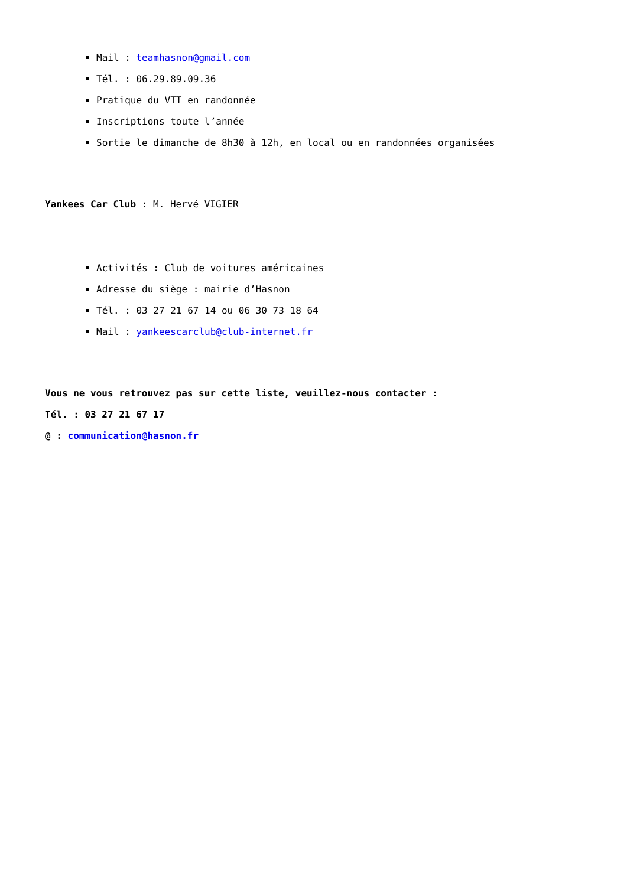Mail : teamhasnon@gmail.com
Tél. : 06.29.89.09.36
Pratique du VTT en randonnée
Inscriptions toute l’année
Sortie le dimanche de 8h30 à 12h, en local ou en randonnées organisées
Yankees Car Club : M. Hervé VIGIER
Activités : Club de voitures américaines
Adresse du siège : mairie d’Hasnon
Tél. : 03 27 21 67 14 ou 06 30 73 18 64
Mail : yankeescarclub@club-internet.fr
Vous ne vous retrouvez pas sur cette liste, veuillez-nous contacter :
Tél. : 03 27 21 67 17
@ : communication@hasnon.fr